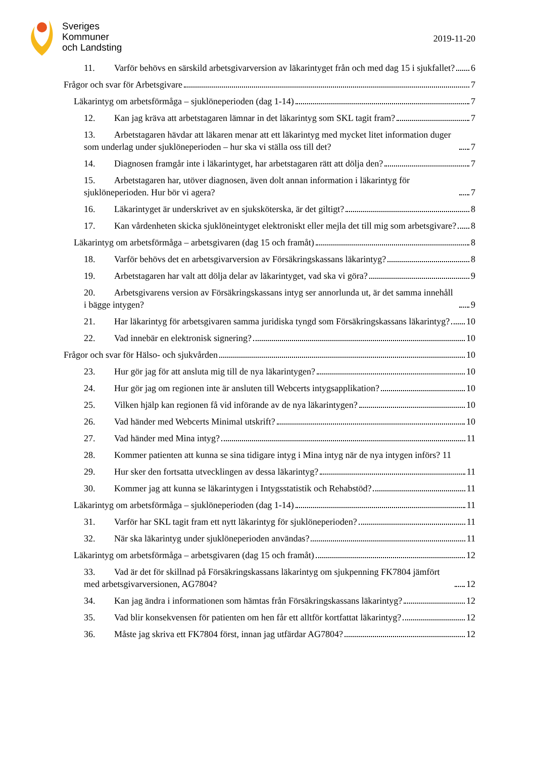Sveriges
Kommuner
och Landsting
2019-11-20
11. Varför behövs en särskild arbetsgivarversion av läkarintyget från och med dag 15 i sjukfallet? 6
Frågor och svar för Arbetsgivare 7
Läkarintyg om arbetsförmåga – sjuklöneperioden (dag 1-14) 7
12. Kan jag kräva att arbetstagaren lämnar in det läkarintyg som SKL tagit fram? 7
13. Arbetstagaren hävdar att läkaren menar att ett läkarintyg med mycket litet information duger som underlag under sjuklöneperioden – hur ska vi ställa oss till det? 7
14. Diagnosen framgår inte i läkarintyget, har arbetstagaren rätt att dölja den? 7
15. Arbetstagaren har, utöver diagnosen, även dolt annan information i läkarintyg för sjuklöneperioden. Hur bör vi agera? 7
16. Läkarintyget är underskrivet av en sjuksköterska, är det giltigt? 8
17. Kan vårdenheten skicka sjuklöneintyget elektroniskt eller mejla det till mig som arbetsgivare? 8
Läkarintyg om arbetsförmåga – arbetsgivaren (dag 15 och framåt) 8
18. Varför behövs det en arbetsgivarversion av Försäkringskassans läkarintyg? 8
19. Arbetstagaren har valt att dölja delar av läkarintyget, vad ska vi göra? 9
20. Arbetsgivarens version av Försäkringskassans intyg ser annorlunda ut, är det samma innehåll i bägge intygen? 9
21. Har läkarintyg för arbetsgivaren samma juridiska tyngd som Försäkringskassans läkarintyg? 10
22. Vad innebär en elektronisk signering? 10
Frågor och svar för Hälso- och sjukvården 10
23. Hur gör jag för att ansluta mig till de nya läkarintygen? 10
24. Hur gör jag om regionen inte är ansluten till Webcerts intygsapplikation? 10
25. Vilken hjälp kan regionen få vid införande av de nya läkarintygen? 10
26. Vad händer med Webcerts Minimal utskrift? 10
27. Vad händer med Mina intyg? 11
28. Kommer patienten att kunna se sina tidigare intyg i Mina intyg när de nya intygen införs? 11
29. Hur sker den fortsatta utvecklingen av dessa läkarintyg? 11
30. Kommer jag att kunna se läkarintygen i Intygsstatistik och Rehabstöd? 11
Läkarintyg om arbetsförmåga – sjuklöneperioden (dag 1-14) 11
31. Varför har SKL tagit fram ett nytt läkarintyg för sjuklöneperioden? 11
32. När ska läkarintyg under sjuklöneperioden användas? 11
Läkarintyg om arbetsförmåga – arbetsgivaren (dag 15 och framåt) 12
33. Vad är det för skillnad på Försäkringskassans läkarintyg om sjukpenning FK7804 jämfört med arbetsgivarversionen, AG7804? 12
34. Kan jag ändra i informationen som hämtas från Försäkringskassans läkarintyg? 12
35. Vad blir konsekvensen för patienten om hen får ett alltför kortfattat läkarintyg? 12
36. Måste jag skriva ett FK7804 först, innan jag utfärdar AG7804? 12